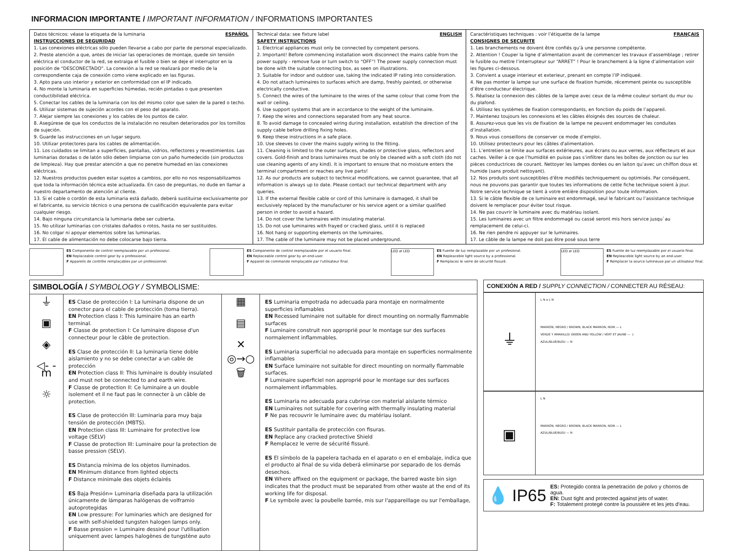INFORMACION IMPORTANTE / IMPORTANT INFORMATION / INFORMATIONS IMPORTANTES
| Datos técnicos: véase la etiqueta de la luminaria ESPAÑOL INSTRUCCIONES DE SEGURIDAD 1. Las conexiones eléctricas sólo pueden llevarse a cabo por parte de personal especializado. 2. Preste atención a que, antes de iniciar las operaciones de montaje, quede sin tensión eléctrica el conductor de la red, se extraiga el fusible o bien se deje el interruptor en la posición de “DESCONECTADO”. La conexión a la red se realizará por medio de la correspondiente caja de conexión como viene explicado en las figuras. 3. Apto para uso interior y exterior en conformidad con el IP indicado. 4. No monte la luminaria en superficies húmedas, recién pintadas o que presenten conductibilidad eléctrica. 5. Conectar los cables de la luminaria con los del mismo color que salen de la pared o techo. 6. Utilizar sistemas de sujeción acordes con el peso del aparato. 7. Alejar siempre las conexiones y los cables de los puntos de calor. 8. Asegúrese de que los conductos de la instalación no resulten deteriorados por los tornillos de sujeción. 9. Guarde las instrucciones en un lugar seguro. 10. Utilizar protectores para los cables de alimentación. 11. Los cuidados se limitan a superficies, pantallas, vidrios, reflectores y revestimientos. Las luminarias doradas o de latón sólo deben limpiarse con un paño humedecido (sin productos de limpieza). Hay que prestar atención a que no penetre humedad en las conexiones eléctricas. 12. Nuestros productos pueden estar sujetos a cambios, por ello no nos responsabilizamos que toda la información técnica este actualizada. En caso de preguntas, no dude en llamar a nuestro departamento de atención al cliente. 13. Si el cable o cordón de esta luminaria está dañado, deberá sustituirse exclusivamente por el fabricante, su servicio técnico o una persona de cualificación equivalente para evitar cualquier riesgo. 14. Bajo ninguna circunstancia la luminaria debe ser cubierta. 15. No utilizar luminarias con cristales dañados o rotos, hasta no ser sustituidos. 16. No colgar ni apoyar elementos sobre las luminarias. 17. El cable de alimentación no debe colocarse bajo tierra. | Technical data: see fixture label ENGLISH SAFETY INSTRUCTIONS 1. Electrical appliances must only be connected by competent persons. 2. Important! Before commencing installation work disconnect the mains cable from the power supply - remove fuse or turn switch to “OFF”! The power supply connection must be done with the suitable connecting box, as seen on illustrations. 3. Suitable for indoor and outdoor use, taking the indicated IP rating into consideration. 4. Do not attach luminaires to surfaces which are damp, freshly painted, or otherwise electrically conductive. 5. Connect the wires of the luminaire to the wires of the same colour that come from the wall or ceiling. 6. Use support systems that are in accordance to the weight of the luminaire. 7. Keep the wires and connections separated from any heat source. 8. To avoid damage to concealed wiring during installation, establish the direction of the supply cable before drilling fixing holes. 9. Keep these instructions in a safe place. 10. Use sleeves to cover the mains supply wiring to the fitting. 11. Cleaning is limited to the outer surfaces, shades or protective glass, reflectors and covers. Gold-finish and brass luminaires must be only be cleaned with a soft cloth (do not use cleaning agents of any kind). It is important to ensure that no moisture enters the terminal compartment or reaches any live parts! 12. As our products are subject to technical modifications, we cannot guarantee, that all information is always up to date. Please contact our technical department with any queries. 13. If the external flexible cable or cord of this luminaire is damaged, it shall be exclusively replaced by the manufacturer or his service agent or a similar qualified person in order to avoid a hazard. 14. Do not cover the luminaires with insulating material. 15. Do not use luminaires with frayed or cracked glass, until it is replaced 16. Not hang or supporting elements on the luminaires. 17. The cable of the luminaire may not be placed underground. | Caractéristiques techniques : voir l’étiquette de la lampe FRANÇAIS CONSIGNES DE SECURITE 1. Les branchements ne doivent être confiés qu’à une personne compétente. 2. Attention ! Couper la ligne d’alimentation avant de commencer les travaux d’assemblage ; retirer le fusible ou mettre l’interrupteur sur “ARRET” ! Pour le branchement à la ligne d’alimentation voir les figures ci-dessous. 3. Convient a usage interieur et exterieur, prenant en compte l’IP indiqueé. 4. Ne pas monter la lampe sur une surface de fixation humide, récemment peinte ou susceptible d’être conducteur électrique. 5. Réalisez la connexion des câbles de la lampe avec ceux de la même couleur sortant du mur ou du plafond. 6. Utilisez les systèmes de fixation correspondants, en fonction du poids de l’appareil. 7. Maintenez toujours les connexions et les câbles éloignés des sources de chaleur. 8. Assurez-vous que les vis de fixation de la lampe ne peuvent endommager les conduites d’installation. 9. Nous vous conseillons de conserver ce mode d’emploi. 10. Utilisez protecteurs pour les câbles d'alimentation. 11. L’entretien se limite aux surfaces extérieures, aux écrans ou aux verres, aux réflecteurs et aux caches. Veiller à ce que l’humidité en puisse pas s’infiltrer dans les boîtes de jonction ou sur les pièces conductrices de courant. Nettoyer les lampes dorées ou en laiton qu’avec un chiffon doux et humide (sans produit nettoyant). 12. Nos produits sont susceptibles d'être modifiés techniquement ou optimisés. Par conséquent, nous ne pouvons pas garantir que toutes les informations de cette fiche technique soient à jour. Notre service technique se tient à votre entière disposition pour toute information. 13. Si le câble flexible de ce luminaire est endommagé, seul le fabricant ou l’assistance technique doivent le remplacer pour éviter tout risque. 14. Ne pas couvrir le luminaire avec du matériau isolant. 15. Les luminaires avec un filtre endommagé ou cassé seront mis hors service jusqu`au remplacement de celui-ci. 16. Ne rien pendre ni appuyer sur le luminaires. 17. Le câble de la lampe ne doit pas être posé sous terre |
ES Componente de control reemplazable por un profesional.
EN Replaceable control gear by a professional.
F Appareils de contrôle remplaçables par un professionnel.
ES Componente de control reemplazable por el usuario final.
EN Replaceable control gear by an end-user.
F Appareil de commande remplaçable par l'utilisateur final.
LED ⇄ LED
ES Fuente de luz remplazable por un profesional.
EN Repleaceble light source by a professional.
F Remplacez le verre de sécurité fissuré.
LED ⇄ LED
ES Fuente de luz reemplazable por el usuario final.
EN Repleaceble light source by an end-user.
F Remplacer la source lumineuse par un utilisateur final.
SIMBOLOGÍA / SYMBOLOGY / SYMBOLISME:
| ⏚ ▣ ◈ ◁- -m ☼ | ES Clase de protección I: La luminaria dispone de un conector para el cable de protección (toma tierra). EN Protection class I: This luminaire has an earth terminal. F Classe de protection I: Ce luminaire dispose d'un connecteur pour le câble de protection. ES Clase de protección II: La luminaria tiene doble aislamiento y no se debe conectar a un cable de protección EN Protection class II: This luminaire is doubly insulated and must not be connected to and earth wire. F Classe de protection II: Ce luminaire a un double isolement et il ne faut pas le connecter à un câble de protection. ES Clase de protección III: Luminaria para muy baja tensión de protección (MBTS). EN Protection class III: Luminaire for protective low voltage (SELV) F Classe de protection III: Luminaire pour la protection de basse pression (SELV). ES Distancia mínima de los objetos iluminados. EN Minimum distance from lighted objects F Distance minimale des objets éclairés ES Baja Presión= Luminaria diseñada para la utilización únicamente de lámparas halógenas de volframio autoprotegidas EN Low pressure: For luminaries which are designed for use with self-shielded tungsten halogen lamps only. F Basse pression = Luminaire dessiné pour l'utilisation uniquement avec lampes halogènes de tungstène auto | ▦ ▤ ✕ ◎→○ 🗑 | ES Luminaria empotrada no adecuada para montaje en normalmente superficies inflamables EN Recessed luminaire not suitable for direct mounting on normally flammable surfaces F Luminaire construit non approprié pour le montage sur des surfaces normalement inflammables. ES Luminaria superficial no adecuada para montaje en superficies normalmente inflamables EN Surface luminaire not suitable for direct mounting on normally flammable surfaces. F Luminaire superficiel non approprié pour le montage sur des surfaces normalement inflammables. ES Luminaria no adecuada para cubrirse con material aislante térmico EN Luminaires not suitable for covering with thermally insulating material F Ne pas recouvrir le luminaire avec du matériau isolant. ES Sustituir pantalla de protección con fisuras. EN Replace any cracked protective Shield F Remplacez le verre de sécurité fissuré. ES El símbolo de la papelera tachada en el aparato o en el embalaje, indica que el producto al final de su vida deberá eliminarse por separado de los demás desechos. EN Where affixed on the equipment or package, the barred waste bin sign indicates that the product must be separated from other waste at the end of its working life for disposal. F Le symbole avec la poubelle barrée, mis sur l'appareillage ou sur l'emballage, |
CONEXIÓN A RED / SUPPLY CONNECTION / CONNECTER AU RÉSEAU:
⏚
L N o L N
MARRÓN, NEGRO / BROWN, BLACK MARRON, NOIR — L
VERDE Y AMARILLO/ GREEN AND YELLOW / VERT ET JAUNE — ⏚
AZUL/BLUE/BLEU — N
▣
L N
MARRÓN, NEGRO / BROWN, BLACK MARRON, NOIR — L
AZUL/BLUE/BLEU — N
💧 IP65
ES: Protegido contra la penetración de polvo y chorros de agua.
EN: Dust tight and protected against jets of water.
F: Totalement protegé contre la poussière et les jets d’eau.